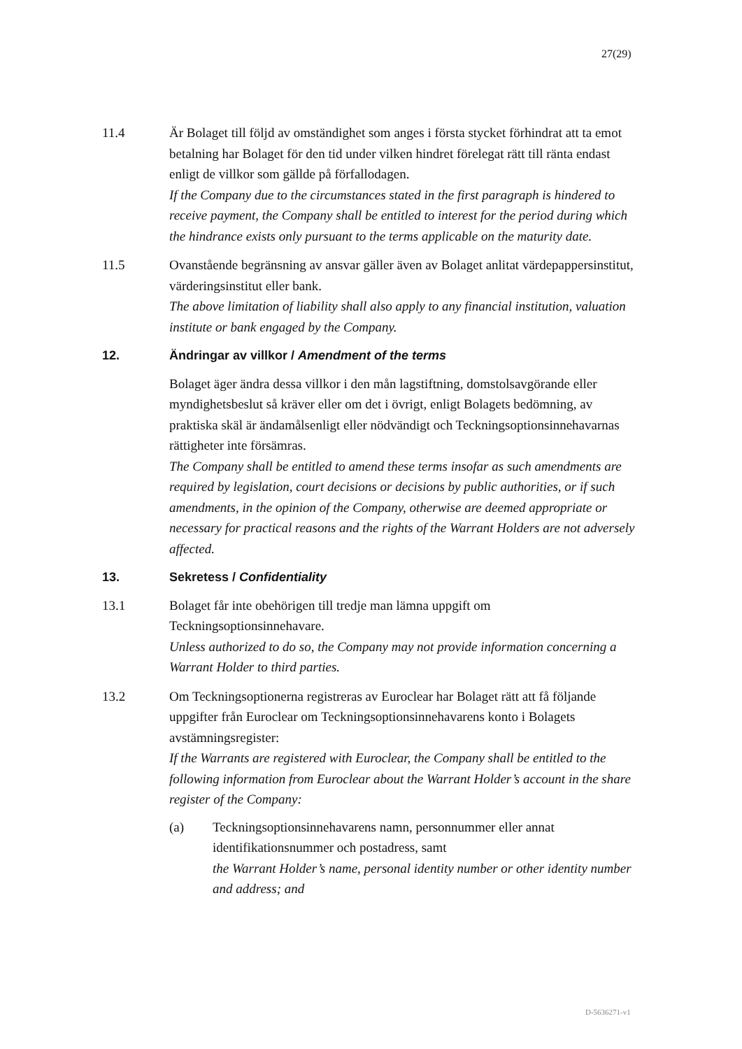27(29)
11.4 Är Bolaget till följd av omständighet som anges i första stycket förhindrat att ta emot betalning har Bolaget för den tid under vilken hindret förelegat rätt till ränta endast enligt de villkor som gällde på förfallodagen.
If the Company due to the circumstances stated in the first paragraph is hindered to receive payment, the Company shall be entitled to interest for the period during which the hindrance exists only pursuant to the terms applicable on the maturity date.
11.5 Ovanstående begränsning av ansvar gäller även av Bolaget anlitat värdepappersinstitut, värderingsinstitut eller bank.
The above limitation of liability shall also apply to any financial institution, valuation institute or bank engaged by the Company.
12. Ändringar av villkor / Amendment of the terms
Bolaget äger ändra dessa villkor i den mån lagstiftning, domstolsavgörande eller myndighetsbeslut så kräver eller om det i övrigt, enligt Bolagets bedömning, av praktiska skäl är ändamålsenligt eller nödvändigt och Teckningsoptionsinnehavarnas rättigheter inte försämras.
The Company shall be entitled to amend these terms insofar as such amendments are required by legislation, court decisions or decisions by public authorities, or if such amendments, in the opinion of the Company, otherwise are deemed appropriate or necessary for practical reasons and the rights of the Warrant Holders are not adversely affected.
13. Sekretess / Confidentiality
13.1 Bolaget får inte obehörigen till tredje man lämna uppgift om Teckningsoptionsinnehavare.
Unless authorized to do so, the Company may not provide information concerning a Warrant Holder to third parties.
13.2 Om Teckningsoptionerna registreras av Euroclear har Bolaget rätt att få följande uppgifter från Euroclear om Teckningsoptionsinnehavarens konto i Bolagets avstämningsregister:
If the Warrants are registered with Euroclear, the Company shall be entitled to the following information from Euroclear about the Warrant Holder’s account in the share register of the Company:
(a) Teckningsoptionsinnehavarens namn, personnummer eller annat identifikationsnummer och postadress, samt
the Warrant Holder’s name, personal identity number or other identity number and address; and
D-5636271-v1